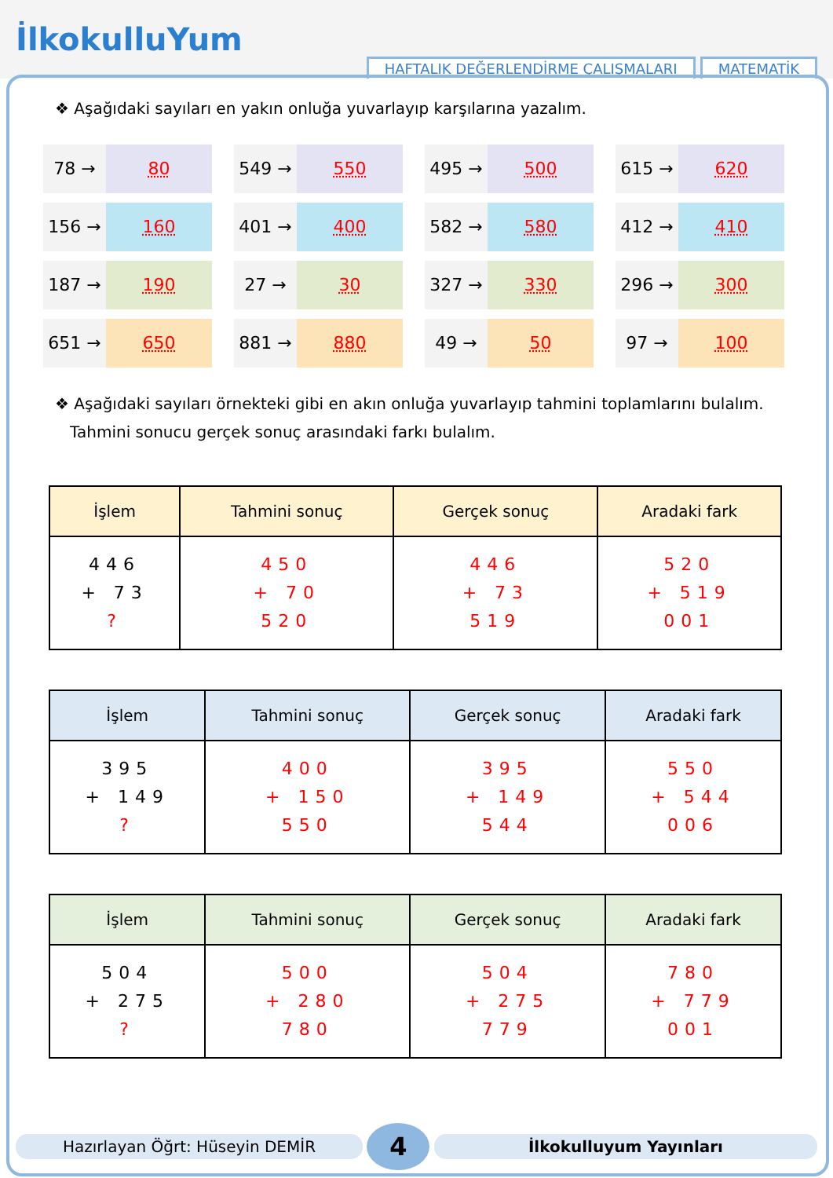İlkokulluYum
HAFTALIK DEĞERLENDİRME ÇALIŞMALARI
MATEMATİK
❖ Aşağıdaki sayıları en yakın onluğa yuvarlayıp karşılarına yazalım.
78 → 80
549 → 550
495 → 500
615 → 620
156 → 160
401 → 400
582 → 580
412 → 410
187 → 190
27 → 30
327 → 330
296 → 300
651 → 650
881 → 880
49 → 50
97 → 100
❖ Aşağıdaki sayıları örnekteki gibi en akın onluğa yuvarlayıp tahmini toplamlarını bulalım.
Tahmini sonucu gerçek sonuç arasındaki farkı bulalım.
| İşlem | Tahmini sonuç | Gerçek sonuç | Aradaki fark |
| --- | --- | --- | --- |
| 446 + 73 ? | 450 + 70 520 | 446 + 73 519 | 520 + 519 001 |
| İşlem | Tahmini sonuç | Gerçek sonuç | Aradaki fark |
| --- | --- | --- | --- |
| 395 + 149 ? | 400 + 150 550 | 395 + 149 544 | 550 + 544 006 |
| İşlem | Tahmini sonuç | Gerçek sonuç | Aradaki fark |
| --- | --- | --- | --- |
| 504 + 275 ? | 500 + 280 780 | 504 + 275 779 | 780 + 779 001 |
Hazırlayan Öğrt: Hüseyin DEMİR 4 İlkokulluyum Yayınları